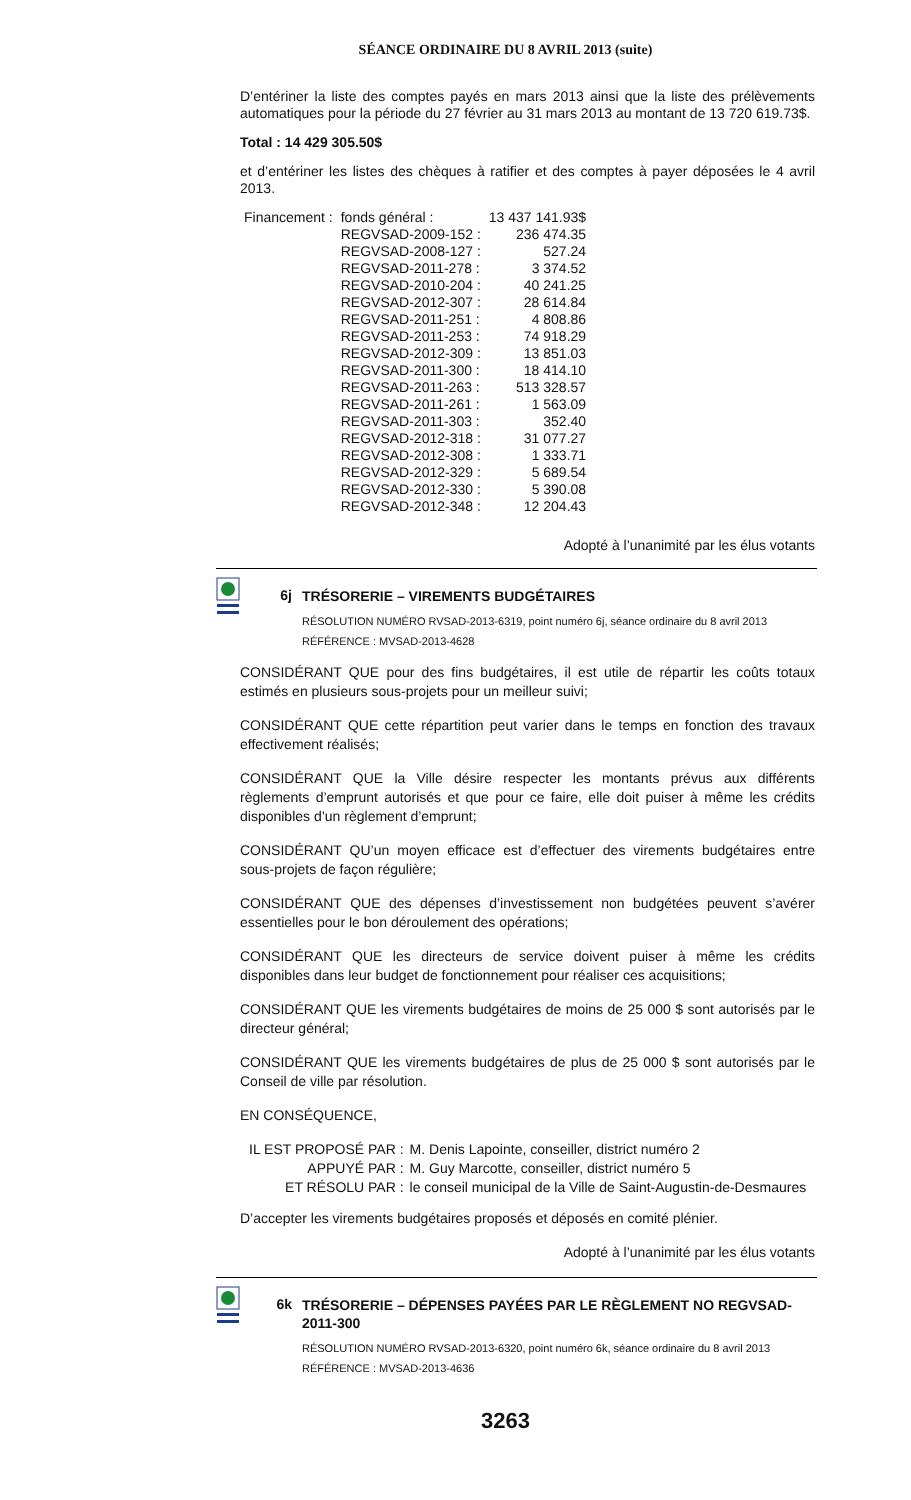SÉANCE ORDINAIRE DU 8 AVRIL 2013 (suite)
D’entériner la liste des comptes payés en mars 2013 ainsi que la liste des prélèvements automatiques pour la période du 27 février au 31 mars 2013 au montant de 13 720 619.73$.
Total : 14 429 305.50$
et d’entériner les listes des chèques à ratifier et des comptes à payer déposées le 4 avril 2013.
| Financement : | fonds général : | 13 437 141.93$ |
| | REGVSAD-2009-152 : | 236 474.35 |
| | REGVSAD-2008-127 : | 527.24 |
| | REGVSAD-2011-278 : | 3 374.52 |
| | REGVSAD-2010-204 : | 40 241.25 |
| | REGVSAD-2012-307 : | 28 614.84 |
| | REGVSAD-2011-251 : | 4 808.86 |
| | REGVSAD-2011-253 : | 74 918.29 |
| | REGVSAD-2012-309 : | 13 851.03 |
| | REGVSAD-2011-300 : | 18 414.10 |
| | REGVSAD-2011-263 : | 513 328.57 |
| | REGVSAD-2011-261 : | 1 563.09 |
| | REGVSAD-2011-303 : | 352.40 |
| | REGVSAD-2012-318 : | 31 077.27 |
| | REGVSAD-2012-308 : | 1 333.71 |
| | REGVSAD-2012-329 : | 5 689.54 |
| | REGVSAD-2012-330 : | 5 390.08 |
| | REGVSAD-2012-348 : | 12 204.43 |
Adopté à l’unanimité par les élus votants
6j
TRÉSORERIE – VIREMENTS BUDGÉTAIRES
RÉSOLUTION NUMÉRO RVSAD-2013-6319, point numéro 6j, séance ordinaire du 8 avril 2013
RÉFÉRENCE : MVSAD-2013-4628
CONSIDÉRANT QUE pour des fins budgétaires, il est utile de répartir les coûts totaux estimés en plusieurs sous-projets pour un meilleur suivi;
CONSIDÉRANT QUE cette répartition peut varier dans le temps en fonction des travaux effectivement réalisés;
CONSIDÉRANT QUE la Ville désire respecter les montants prévus aux différents règlements d’emprunt autorisés et que pour ce faire, elle doit puiser à même les crédits disponibles d’un règlement d’emprunt;
CONSIDÉRANT QU’un moyen efficace est d’effectuer des virements budgétaires entre sous-projets de façon régulière;
CONSIDÉRANT QUE des dépenses d’investissement non budgétées peuvent s’avérer essentielles pour le bon déroulement des opérations;
CONSIDÉRANT QUE les directeurs de service doivent puiser à même les crédits disponibles dans leur budget de fonctionnement pour réaliser ces acquisitions;
CONSIDÉRANT QUE les virements budgétaires de moins de 25 000 $ sont autorisés par le directeur général;
CONSIDÉRANT QUE les virements budgétaires de plus de 25 000 $ sont autorisés par le Conseil de ville par résolution.
EN CONSÉQUENCE,
| IL EST PROPOSÉ PAR : | M. Denis Lapointe, conseiller, district numéro 2 |
| APPUYÉ PAR : | M. Guy Marcotte, conseiller, district numéro 5 |
| ET RÉSOLU PAR : | le conseil municipal de la Ville de Saint-Augustin-de-Desmaures |
D’accepter les virements budgétaires proposés et déposés en comité plénier.
Adopté à l’unanimité par les élus votants
6k
TRÉSORERIE – DÉPENSES PAYÉES PAR LE RÈGLEMENT NO REGVSAD-2011-300
RÉSOLUTION NUMÉRO RVSAD-2013-6320, point numéro 6k, séance ordinaire du 8 avril 2013
RÉFÉRENCE : MVSAD-2013-4636
3263